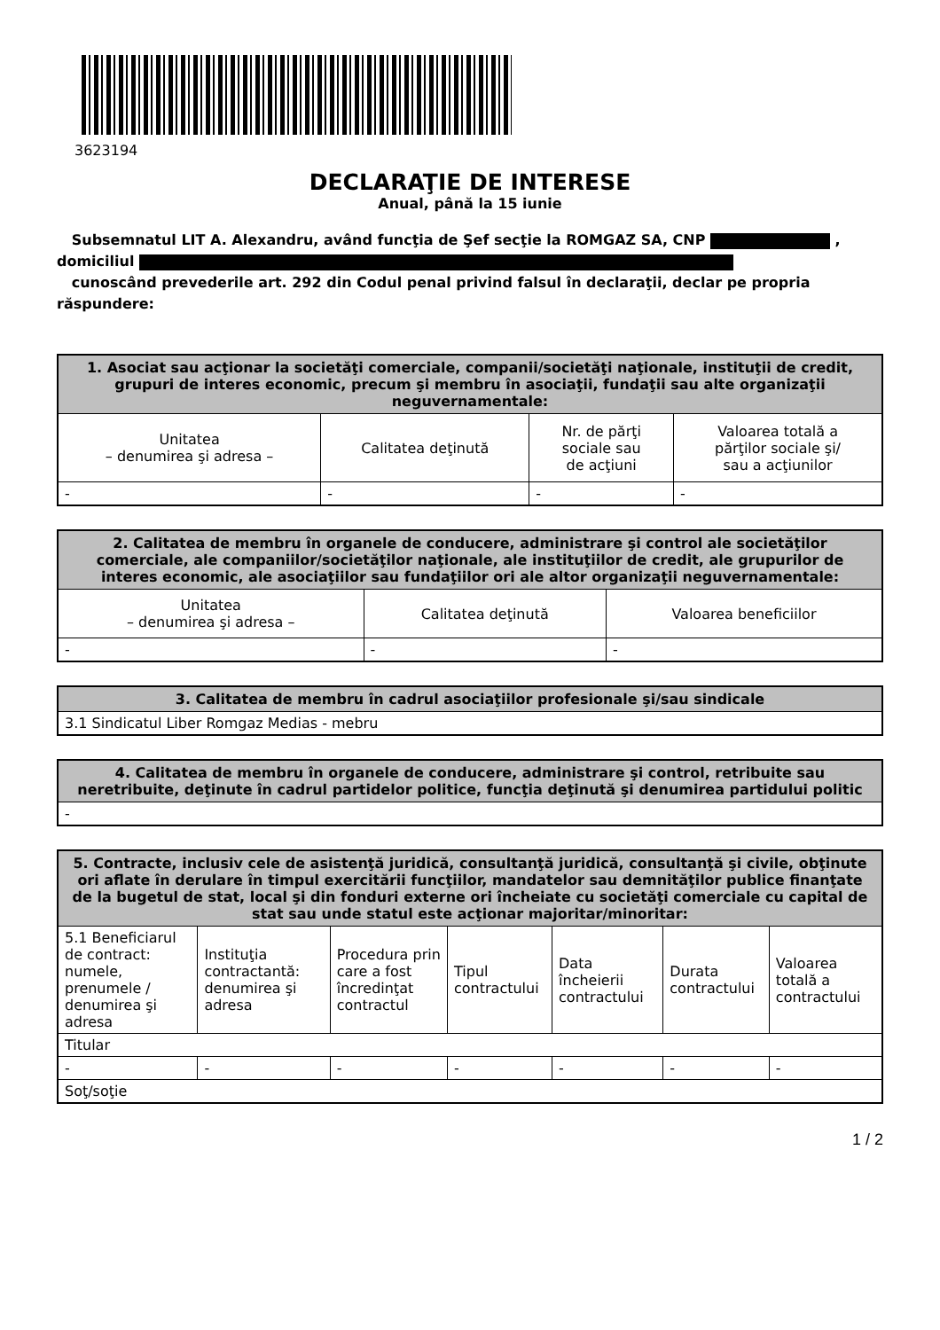3623194
DECLARAŢIE DE INTERESE
Anual, până la 15 iunie
Subsemnatul LIT A. Alexandru, având funcţia de Şef secţie la ROMGAZ SA, CNP ,
domiciliul
cunoscând prevederile art. 292 din Codul penal privind falsul în declaraţii, declar pe propria răspundere:
| 1. Asociat sau acţionar la societăţi comerciale, companii/societăţi naţionale, instituţii de credit, grupuri de interes economic, precum şi membru în asociaţii, fundaţii sau alte organizaţii neguvernamentale: | | | |
| --- | --- | --- | --- |
| Unitatea – denumirea şi adresa – | Calitatea deţinută | Nr. de părţi sociale sau de acţiuni | Valoarea totală a părţilor sociale şi/ sau a acţiunilor |
| - | - | - | - |
| 2. Calitatea de membru în organele de conducere, administrare şi control ale societăţilor comerciale, ale companiilor/societăţilor naţionale, ale instituţiilor de credit, ale grupurilor de interes economic, ale asociaţiilor sau fundaţiilor ori ale altor organizaţii neguvernamentale: | | |
| --- | --- | --- |
| Unitatea – denumirea şi adresa – | Calitatea deţinută | Valoarea beneficiilor |
| - | - | - |
| 3. Calitatea de membru în cadrul asociaţiilor profesionale şi/sau sindicale |
| --- |
| 3.1 Sindicatul Liber Romgaz Medias - mebru |
| 4. Calitatea de membru în organele de conducere, administrare şi control, retribuite sau neretribuite, deţinute în cadrul partidelor politice, funcţia deţinută şi denumirea partidului politic |
| --- |
| - |
| 5. Contracte, inclusiv cele de asistenţă juridică, consultanţă juridică, consultanţă şi civile, obţinute ori aflate în derulare în timpul exercitării funcţiilor, mandatelor sau demnităţilor publice finanţate de la bugetul de stat, local şi din fonduri externe ori încheiate cu societăţi comerciale cu capital de stat sau unde statul este acţionar majoritar/minoritar: | | | | | | |
| --- | --- | --- | --- | --- | --- | --- |
| 5.1 Beneficiarul de contract: numele, prenumele / denumirea şi adresa | Instituţia contractantă: denumirea şi adresa | Procedura prin care a fost încredinţat contractul | Tipul contractului | Data încheierii contractului | Durata contractului | Valoarea totală a contractului |
| Titular | | | | | | |
| - | - | - | - | - | - | - |
| Soţ/soţie | | | | | | |
1 / 2